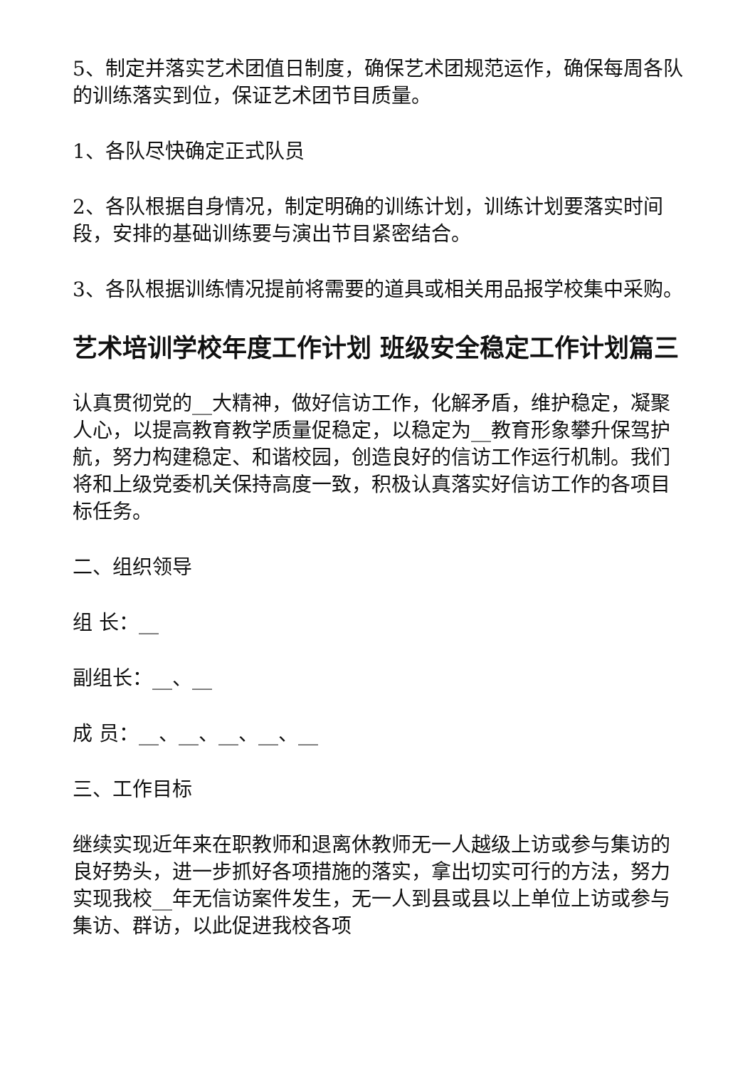5、制定并落实艺术团值日制度，确保艺术团规范运作，确保每周各队的训练落实到位，保证艺术团节目质量。
1、各队尽快确定正式队员
2、各队根据自身情况，制定明确的训练计划，训练计划要落实时间段，安排的基础训练要与演出节目紧密结合。
3、各队根据训练情况提前将需要的道具或相关用品报学校集中采购。
艺术培训学校年度工作计划 班级安全稳定工作计划篇三
认真贯彻党的__大精神，做好信访工作，化解矛盾，维护稳定，凝聚人心，以提高教育教学质量促稳定，以稳定为__教育形象攀升保驾护航，努力构建稳定、和谐校园，创造良好的信访工作运行机制。我们将和上级党委机关保持高度一致，积极认真落实好信访工作的各项目标任务。
二、组织领导
组 长：__
副组长：__、__
成 员：__、__、__、__、__
三、工作目标
继续实现近年来在职教师和退离休教师无一人越级上访或参与集访的良好势头，进一步抓好各项措施的落实，拿出切实可行的方法，努力实现我校__年无信访案件发生，无一人到县或县以上单位上访或参与集访、群访，以此促进我校各项